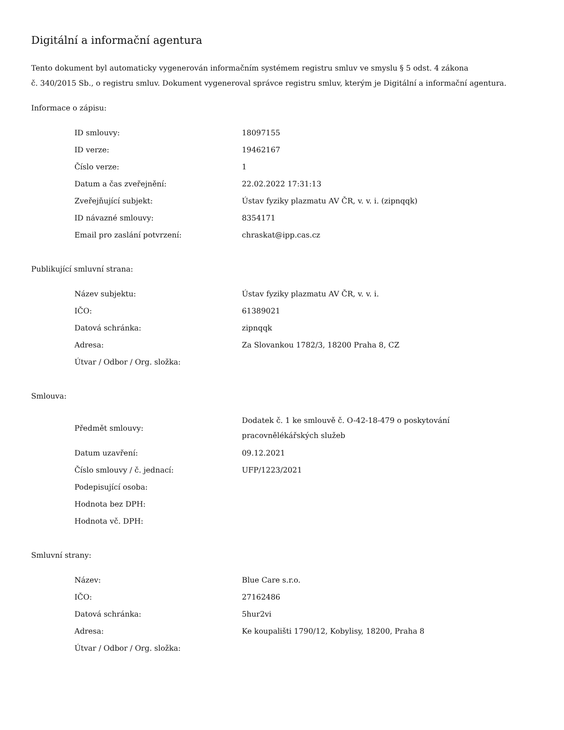Digitální a informační agentura
Tento dokument byl automaticky vygenerován informačním systémem registru smluv ve smyslu § 5 odst. 4 zákona
č. 340/2015 Sb., o registru smluv. Dokument vygeneroval správce registru smluv, kterým je Digitální a informační agentura.
Informace o zápisu:
| ID smlouvy: | 18097155 |
| ID verze: | 19462167 |
| Číslo verze: | 1 |
| Datum a čas zveřejnění: | 22.02.2022 17:31:13 |
| Zveřejňující subjekt: | Ústav fyziky plazmatu AV ČR, v. v. i. (zipnqqk) |
| ID návazné smlouvy: | 8354171 |
| Email pro zaslání potvrzení: | chraskat@ipp.cas.cz |
Publikující smluvní strana:
| Název subjektu: | Ústav fyziky plazmatu AV ČR, v. v. i. |
| IČO: | 61389021 |
| Datová schránka: | zipnqqk |
| Adresa: | Za Slovankou 1782/3, 18200 Praha 8, CZ |
| Útvar / Odbor / Org. složka: | |
Smlouva:
| Předmět smlouvy: | Dodatek č. 1 ke smlouvě č. O-42-18-479 o poskytování pracovnělékářských služeb |
| Datum uzavření: | 09.12.2021 |
| Číslo smlouvy / č. jednací: | UFP/1223/2021 |
| Podepisující osoba: | |
| Hodnota bez DPH: | |
| Hodnota vč. DPH: | |
Smluvní strany:
| Název: | Blue Care s.r.o. |
| IČO: | 27162486 |
| Datová schránka: | 5hur2vi |
| Adresa: | Ke koupališti 1790/12, Kobylisy, 18200, Praha 8 |
| Útvar / Odbor / Org. složka: | |